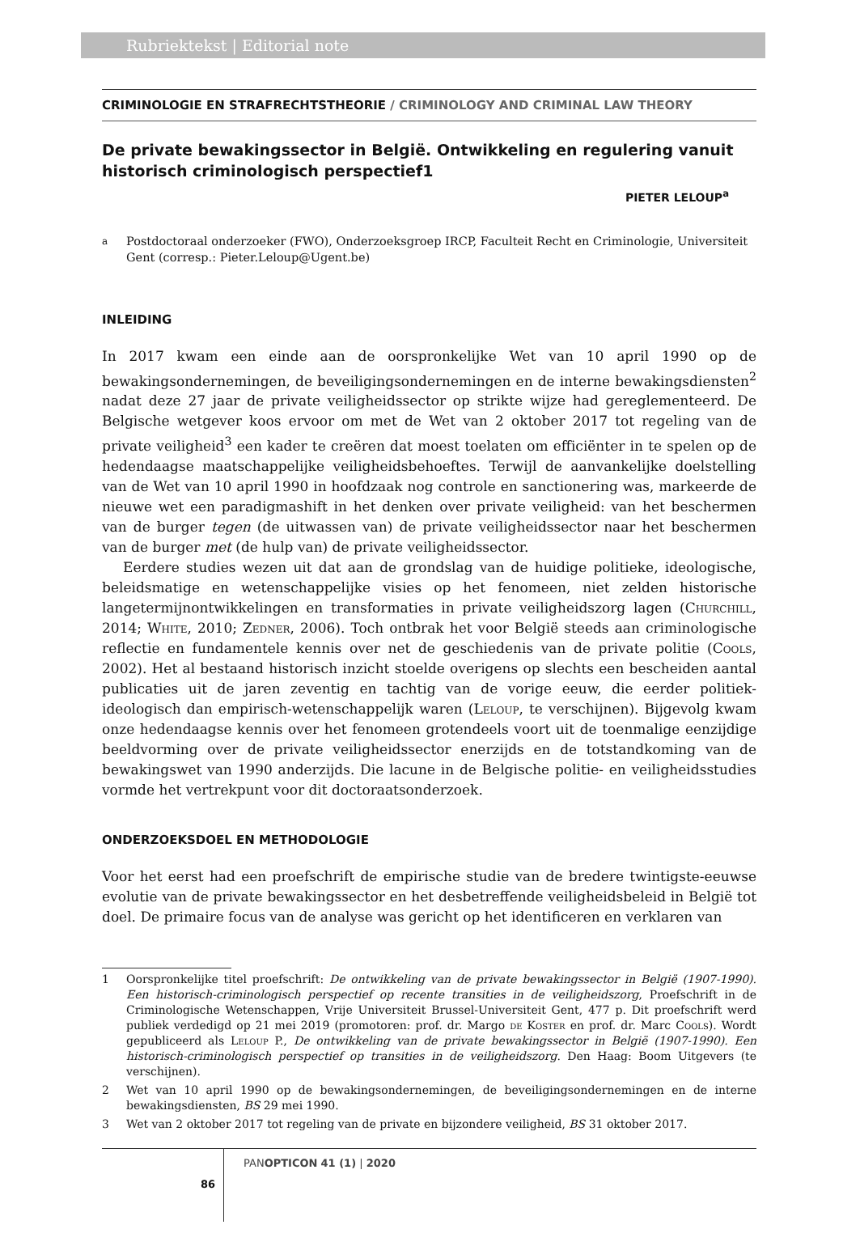Rubriektekst | Editorial note
CRIMINOLOGIE EN STRAFRECHTSTHEORIE / CRIMINOLOGY AND CRIMINAL LAW THEORY
De private bewakingssector in België. Ontwikkeling en regulering vanuit historisch criminologisch perspectief1
PIETER LELOUP<sup>a</sup>
<sup>a</sup> Postdoctoraal onderzoeker (FWO), Onderzoeksgroep IRCP, Faculteit Recht en Criminologie, Universiteit Gent (corresp.: Pieter.Leloup@Ugent.be)
INLEIDING
In 2017 kwam een einde aan de oorspronkelijke Wet van 10 april 1990 op de bewakingsondernemingen, de beveiligingsondernemingen en de interne bewakingsdiensten<sup>2</sup> nadat deze 27 jaar de private veiligheidssector op strikte wijze had gereglementeerd. De Belgische wetgever koos ervoor om met de Wet van 2 oktober 2017 tot regeling van de private veiligheid<sup>3</sup> een kader te creëren dat moest toelaten om efficiënter in te spelen op de hedendaagse maatschappelijke veiligheidsbehoeftes. Terwijl de aanvankelijke doelstelling van de Wet van 10 april 1990 in hoofdzaak nog controle en sanctionering was, markeerde de nieuwe wet een paradigmashift in het denken over private veiligheid: van het beschermen van de burger tegen (de uitwassen van) de private veiligheidssector naar het beschermen van de burger met (de hulp van) de private veiligheidssector.
Eerdere studies wezen uit dat aan de grondslag van de huidige politieke, ideologische, beleidsmatige en wetenschappelijke visies op het fenomeen, niet zelden historische langetermijnontwikkelingen en transformaties in private veiligheidszorg lagen (Churchill, 2014; White, 2010; Zedner, 2006). Toch ontbrak het voor België steeds aan criminologische reflectie en fundamentele kennis over net de geschiedenis van de private politie (Cools, 2002). Het al bestaand historisch inzicht stoelde overigens op slechts een bescheiden aantal publicaties uit de jaren zeventig en tachtig van de vorige eeuw, die eerder politiek-ideologisch dan empirisch-wetenschappelijk waren (Leloup, te verschijnen). Bijgevolg kwam onze hedendaagse kennis over het fenomeen grotendeels voort uit de toenmalige eenzijdige beeldvorming over de private veiligheidssector enerzijds en de totstandkoming van de bewakingswet van 1990 anderzijds. Die lacune in de Belgische politie- en veiligheidsstudies vormde het vertrekpunt voor dit doctoraatsonderzoek.
ONDERZOEKSDOEL EN METHODOLOGIE
Voor het eerst had een proefschrift de empirische studie van de bredere twintigste-eeuwse evolutie van de private bewakingssector en het desbetreffende veiligheidsbeleid in België tot doel. De primaire focus van de analyse was gericht op het identificeren en verklaren van
1 Oorspronkelijke titel proefschrift: De ontwikkeling van de private bewakingssector in België (1907-1990). Een historisch-criminologisch perspectief op recente transities in de veiligheidszorg, Proefschrift in de Criminologische Wetenschappen, Vrije Universiteit Brussel-Universiteit Gent, 477 p. Dit proefschrift werd publiek verdedigd op 21 mei 2019 (promotoren: prof. dr. Margo de Koster en prof. dr. Marc Cools). Wordt gepubliceerd als Leloup P., De ontwikkeling van de private bewakingssector in België (1907-1990). Een historisch-criminologisch perspectief op transities in de veiligheidszorg. Den Haag: Boom Uitgevers (te verschijnen).
2 Wet van 10 april 1990 op de bewakingsondernemingen, de beveiligingsondernemingen en de interne bewakingsdiensten, BS 29 mei 1990.
3 Wet van 2 oktober 2017 tot regeling van de private en bijzondere veiligheid, BS 31 oktober 2017.
86
PANOPTICON 41 (1) | 2020